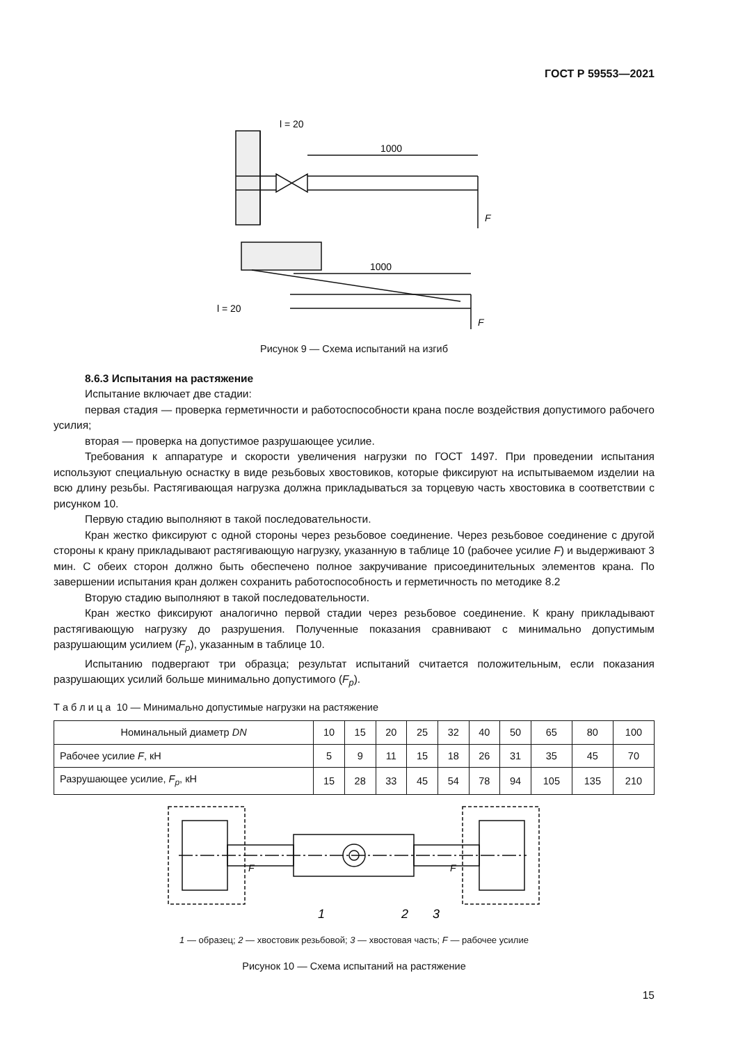ГОСТ Р 59553—2021
l = 20
1000
F
1000
F
l = 20
Рисунок 9 — Схема испытаний на изгиб
8.6.3 Испытания на растяжение
Испытание включает две стадии:
первая стадия — проверка герметичности и работоспособности крана после воздействия допустимого рабочего усилия;
вторая — проверка на допустимое разрушающее усилие.
Требования к аппаратуре и скорости увеличения нагрузки по ГОСТ 1497. При проведении испытания используют специальную оснастку в виде резьбовых хвостовиков, которые фиксируют на испытываемом изделии на всю длину резьбы. Растягивающая нагрузка должна прикладываться за торцевую часть хвостовика в соответствии с рисунком 10.
Первую стадию выполняют в такой последовательности.
Кран жестко фиксируют с одной стороны через резьбовое соединение. Через резьбовое соединение с другой стороны к крану прикладывают растягивающую нагрузку, указанную в таблице 10 (рабочее усилие F) и выдерживают 3 мин. С обеих сторон должно быть обеспечено полное закручивание присоединительных элементов крана. По завершении испытания кран должен сохранить работоспособность и герметичность по методике 8.2
Вторую стадию выполняют в такой последовательности.
Кран жестко фиксируют аналогично первой стадии через резьбовое соединение. К крану прикладывают растягивающую нагрузку до разрушения. Полученные показания сравнивают с минимально допустимым разрушающим усилием (F<sub>p</sub>), указанным в таблице 10.
Испытанию подвергают три образца; результат испытаний считается положительным, если показания разрушающих усилий больше минимально допустимого (F<sub>p</sub>).
Т а б л и ц а 10 — Минимально допустимые нагрузки на растяжение
| Номинальный диаметр DN | 10 | 15 | 20 | 25 | 32 | 40 | 50 | 65 | 80 | 100 |
| --- | --- | --- | --- | --- | --- | --- | --- | --- | --- | --- |
| Рабочее усилие F , кН | 5 | 9 | 11 | 15 | 18 | 26 | 31 | 35 | 45 | 70 |
| Разрушающее усилие, F<sub>p</sub> , кН | 15 | 28 | 33 | 45 | 54 | 78 | 94 | 105 | 135 | 210 |
F
F
1
2
3
1 — образец; 2 — хвостовик резьбовой; 3 — хвостовая часть; F — рабочее усилие
Рисунок 10 — Схема испытаний на растяжение
15